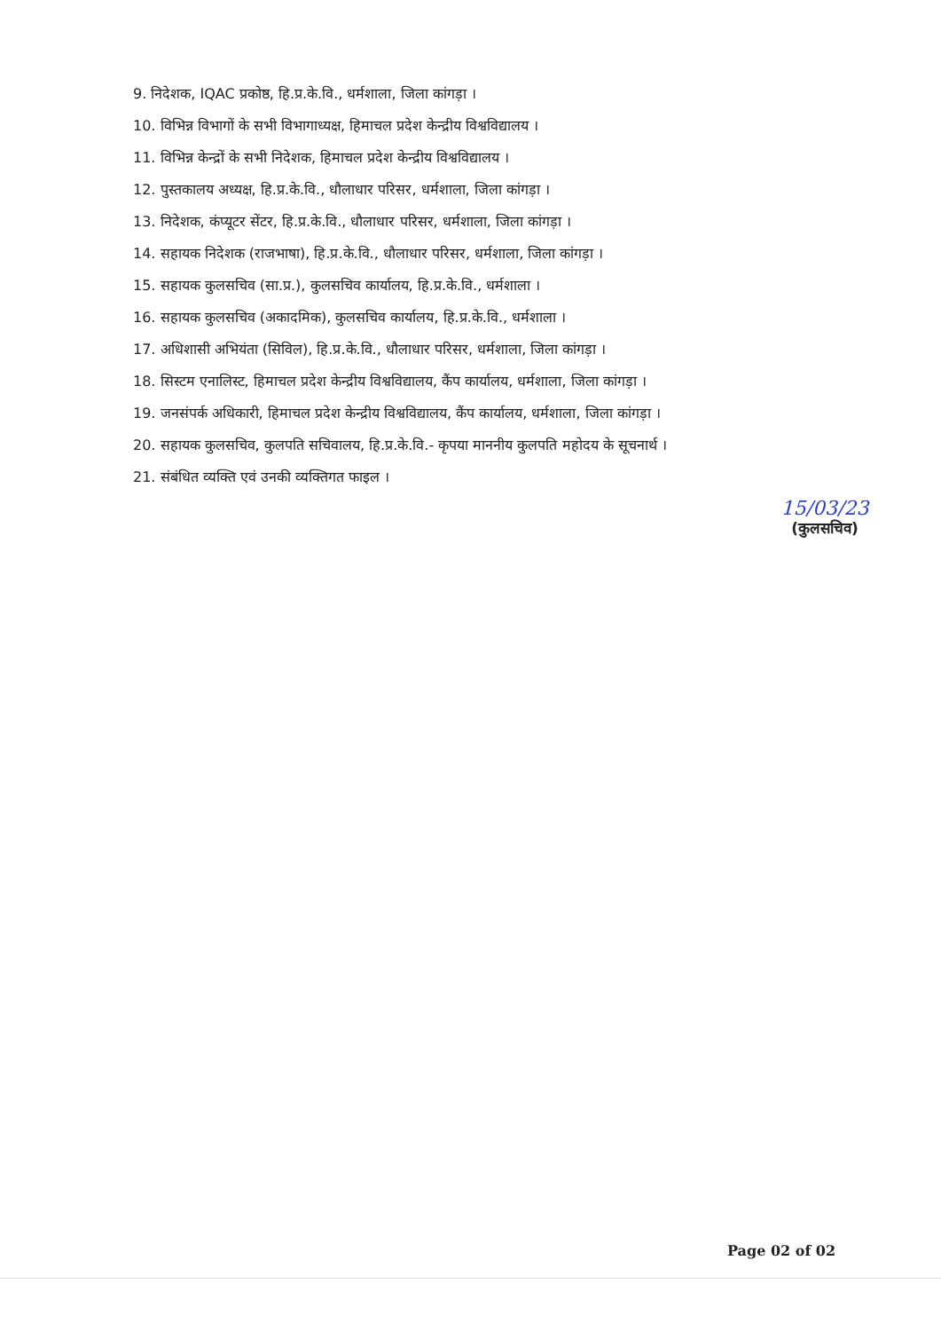9. निदेशक, IQAC प्रकोष्ठ, हि.प्र.के.वि., धर्मशाला, जिला कांगड़ा ।
10. विभिन्न विभागों के सभी विभागाध्यक्ष, हिमाचल प्रदेश केन्द्रीय विश्वविद्यालय ।
11. विभिन्न केन्द्रों के सभी निदेशक, हिमाचल प्रदेश केन्द्रीय विश्वविद्यालय ।
12. पुस्तकालय अध्यक्ष, हि.प्र.के.वि., धौलाधार परिसर, धर्मशाला, जिला कांगड़ा ।
13. निदेशक, कंप्यूटर सेंटर, हि.प्र.के.वि., धौलाधार परिसर, धर्मशाला, जिला कांगड़ा ।
14. सहायक निदेशक (राजभाषा), हि.प्र.के.वि., धौलाधार परिसर, धर्मशाला, जिला कांगड़ा ।
15. सहायक कुलसचिव (सा.प्र.), कुलसचिव कार्यालय, हि.प्र.के.वि., धर्मशाला ।
16. सहायक कुलसचिव (अकादमिक), कुलसचिव कार्यालय, हि.प्र.के.वि., धर्मशाला ।
17. अधिशासी अभियंता (सिविल), हि.प्र.के.वि., धौलाधार परिसर, धर्मशाला, जिला कांगड़ा ।
18. सिस्टम एनालिस्ट, हिमाचल प्रदेश केन्द्रीय विश्वविद्यालय, कैंप कार्यालय, धर्मशाला, जिला कांगड़ा ।
19. जनसंपर्क अधिकारी, हिमाचल प्रदेश केन्द्रीय विश्वविद्यालय, कैंप कार्यालय, धर्मशाला, जिला कांगड़ा ।
20. सहायक कुलसचिव, कुलपति सचिवालय, हि.प्र.के.वि.- कृपया माननीय कुलपति महोदय के सूचनार्थ ।
21. संबंधित व्यक्ति एवं उनकी व्यक्तिगत फाइल ।
15/03/23
(कुलसचिव)
Page 02 of 02